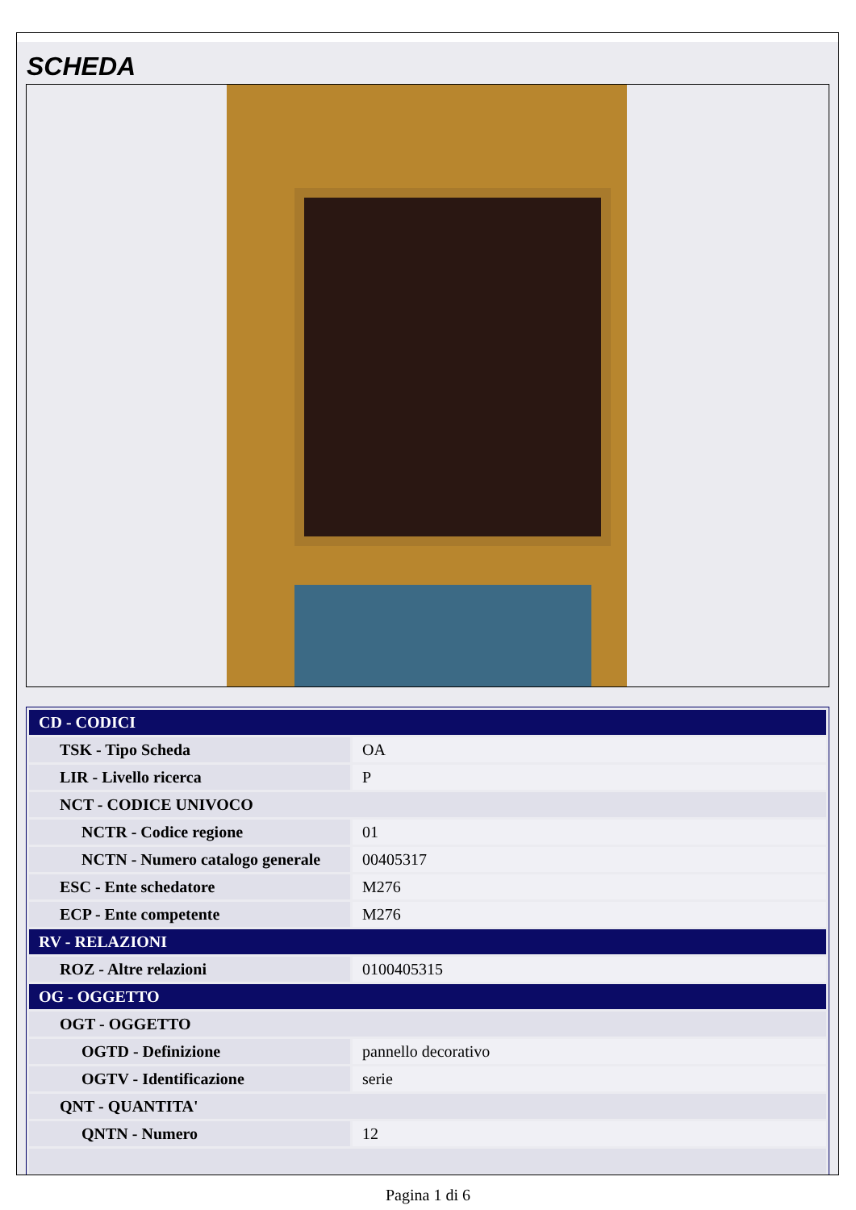SCHEDA
| CD - CODICI | |
| TSK - Tipo Scheda | OA |
| LIR - Livello ricerca | P |
| NCT - CODICE UNIVOCO | |
| NCTR - Codice regione | 01 |
| NCTN - Numero catalogo generale | 00405317 |
| ESC - Ente schedatore | M276 |
| ECP - Ente competente | M276 |
| RV - RELAZIONI | |
| ROZ - Altre relazioni | 0100405315 |
| OG - OGGETTO | |
| OGT - OGGETTO | |
| OGTD - Definizione | pannello decorativo |
| OGTV - Identificazione | serie |
| QNT - QUANTITA' | |
| QNTN - Numero | 12 |
Pagina 1 di 6